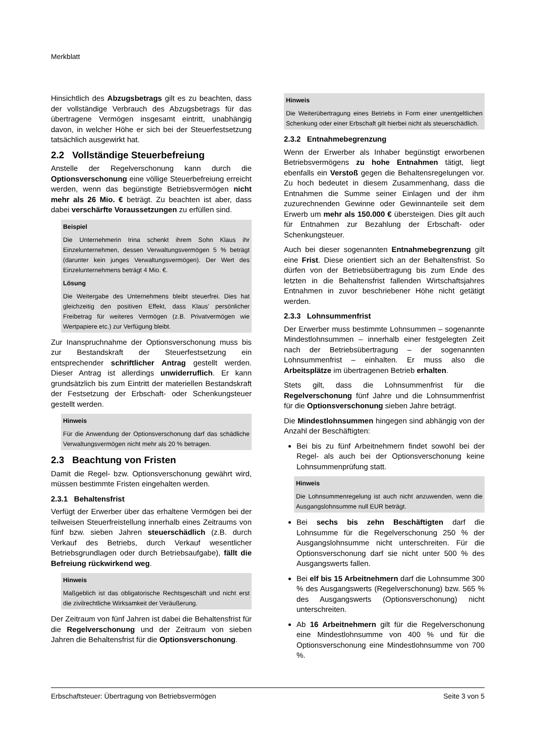Merkblatt
Hinsichtlich des Abzugsbetrags gilt es zu beachten, dass der vollständige Verbrauch des Abzugsbetrags für das übertragene Vermögen insgesamt eintritt, unabhängig davon, in welcher Höhe er sich bei der Steuerfestsetzung tatsächlich ausgewirkt hat.
2.2 Vollständige Steuerbefreiung
Anstelle der Regelverschonung kann durch die Optionsverschonung eine völlige Steuerbefreiung erreicht werden, wenn das begünstigte Betriebsvermögen nicht mehr als 26 Mio. € beträgt. Zu beachten ist aber, dass dabei verschärfte Voraussetzungen zu erfüllen sind.
Beispiel
Die Unternehmerin Irina schenkt ihrem Sohn Klaus ihr Einzelunternehmen, dessen Verwaltungsvermögen 5 % beträgt (darunter kein junges Verwaltungsvermögen). Der Wert des Einzelunternehmens beträgt 4 Mio. €.
Lösung
Die Weitergabe des Unternehmens bleibt steuerfrei. Dies hat gleichzeitig den positiven Effekt, dass Klaus’ persönlicher Freibetrag für weiteres Vermögen (z.B. Privatvermögen wie Wertpapiere etc.) zur Verfügung bleibt.
Zur Inanspruchnahme der Optionsverschonung muss bis zur Bestandskraft der Steuerfestsetzung ein entsprechender schriftlicher Antrag gestellt werden. Dieser Antrag ist allerdings unwiderruflich. Er kann grundsätzlich bis zum Eintritt der materiellen Bestandskraft der Festsetzung der Erbschaft- oder Schenkungsteuer gestellt werden.
Hinweis
Für die Anwendung der Optionsverschonung darf das schädliche Verwaltungsvermögen nicht mehr als 20 % betragen.
2.3 Beachtung von Fristen
Damit die Regel- bzw. Optionsverschonung gewährt wird, müssen bestimmte Fristen eingehalten werden.
2.3.1 Behaltensfrist
Verfügt der Erwerber über das erhaltene Vermögen bei der teilweisen Steuerfreistellung innerhalb eines Zeitraums von fünf bzw. sieben Jahren steuerschädlich (z.B. durch Verkauf des Betriebs, durch Verkauf wesentlicher Betriebsgrundlagen oder durch Betriebsaufgabe), fällt die Befreiung rückwirkend weg.
Hinweis
Maßgeblich ist das obligatorische Rechtsgeschäft und nicht erst die zivilrechtliche Wirksamkeit der Veräußerung.
Der Zeitraum von fünf Jahren ist dabei die Behaltensfrist für die Regelverschonung und der Zeitraum von sieben Jahren die Behaltensfrist für die Optionsverschonung.
Hinweis
Die Weiterübertragung eines Betriebs in Form einer unentgeltlichen Schenkung oder einer Erbschaft gilt hierbei nicht als steuerschädlich.
2.3.2 Entnahmebegrenzung
Wenn der Erwerber als Inhaber begünstigt erworbenen Betriebsvermögens zu hohe Entnahmen tätigt, liegt ebenfalls ein Verstoß gegen die Behaltensregelungen vor. Zu hoch bedeutet in diesem Zusammenhang, dass die Entnahmen die Summe seiner Einlagen und der ihm zuzurechnenden Gewinne oder Gewinnanteile seit dem Erwerb um mehr als 150.000 € übersteigen. Dies gilt auch für Entnahmen zur Bezahlung der Erbschaft- oder Schenkungsteuer.
Auch bei dieser sogenannten Entnahmebegrenzung gilt eine Frist. Diese orientiert sich an der Behaltensfrist. So dürfen von der Betriebsübertragung bis zum Ende des letzten in die Behaltensfrist fallenden Wirtschaftsjahres Entnahmen in zuvor beschriebener Höhe nicht getätigt werden.
2.3.3 Lohnsummenfrist
Der Erwerber muss bestimmte Lohnsummen – sogenannte Mindestlohnsummen – innerhalb einer festgelegten Zeit nach der Betriebsübertragung – der sogenannten Lohnsummenfrist – einhalten. Er muss also die Arbeitsplätze im übertragenen Betrieb erhalten.
Stets gilt, dass die Lohnsummenfrist für die Regelverschonung fünf Jahre und die Lohnsummenfrist für die Optionsverschonung sieben Jahre beträgt.
Die Mindestlohnsummen hingegen sind abhängig von der Anzahl der Beschäftigten:
Bei bis zu fünf Arbeitnehmern findet sowohl bei der Regel- als auch bei der Optionsverschonung keine Lohnsummenprüfung statt.
Hinweis
Die Lohnsummenregelung ist auch nicht anzuwenden, wenn die Ausgangslohnsumme null EUR beträgt.
Bei sechs bis zehn Beschäftigten darf die Lohnsumme für die Regelverschonung 250 % der Ausgangslohnsumme nicht unterschreiten. Für die Optionsverschonung darf sie nicht unter 500 % des Ausgangswerts fallen.
Bei elf bis 15 Arbeitnehmern darf die Lohnsumme 300 % des Ausgangswerts (Regelverschonung) bzw. 565 % des Ausgangswerts (Optionsverschonung) nicht unterschreiten.
Ab 16 Arbeitnehmern gilt für die Regelverschonung eine Mindestlohnsumme von 400 % und für die Optionsverschonung eine Mindestlohnsumme von 700 %.
Erbschaftsteuer: Übertragung von Betriebsvermögen Seite 3 von 5